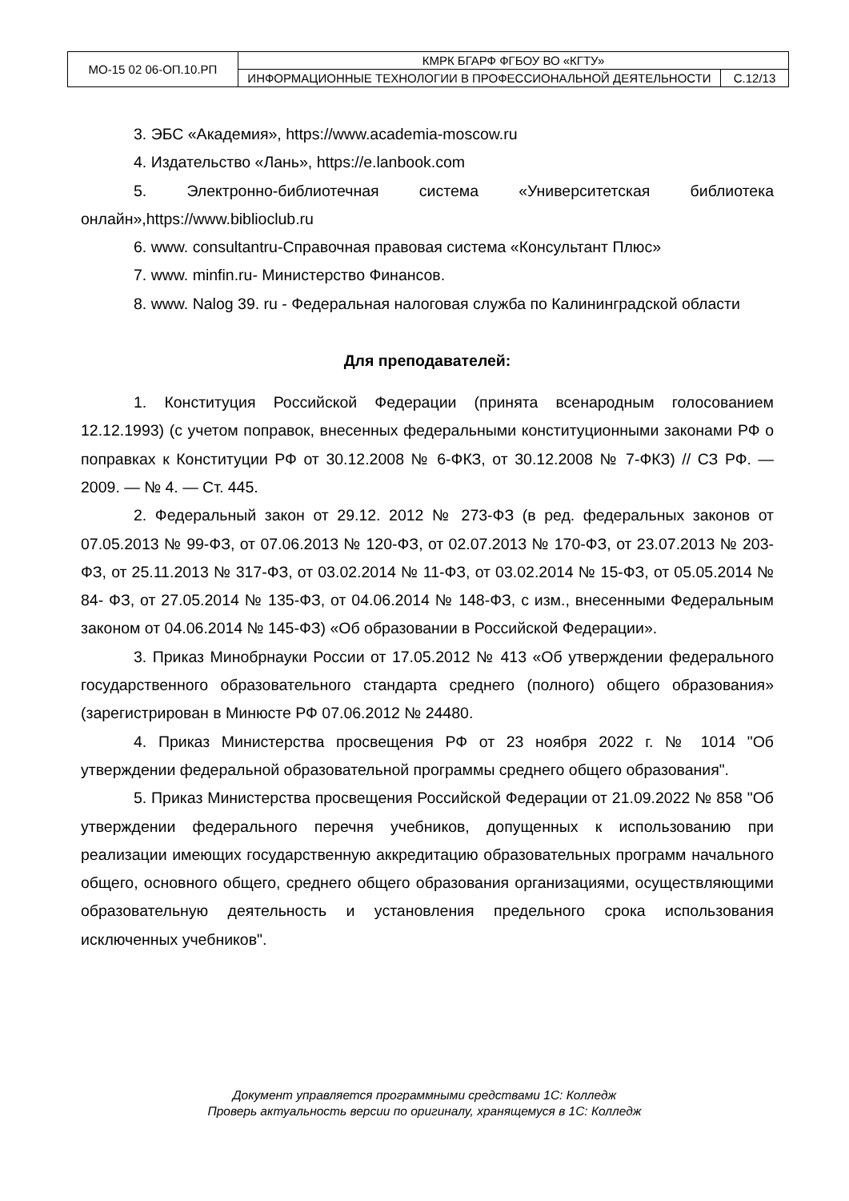| МО-15 02 06-ОП.10.РП | КМРК БГАРФ ФГБОУ ВО «КГТУ» | |
| | ИНФОРМАЦИОННЫЕ ТЕХНОЛОГИИ В ПРОФЕССИОНАЛЬНОЙ ДЕЯТЕЛЬНОСТИ | С.12/13 |
3. ЭБС «Академия», https://www.academia-moscow.ru
4. Издательство «Лань», https://e.lanbook.com
5. Электронно-библиотечная система «Университетская библиотека онлайн»,https://www.biblioclub.ru
6. www. consultantru-Справочная правовая система «Консультант Плюс»
7. www. minfin.ru- Министерство Финансов.
8. www. Nalog 39. ru - Федеральная налоговая служба по Калининградской области
Для преподавателей:
1. Конституция Российской Федерации (принята всенародным голосованием 12.12.1993) (с учетом поправок, внесенных федеральными конституционными законами РФ о поправках к Конституции РФ от 30.12.2008 № 6-ФКЗ, от 30.12.2008 № 7-ФКЗ) // СЗ РФ. — 2009. — № 4. — Ст. 445.
2. Федеральный закон от 29.12. 2012 № 273-ФЗ (в ред. федеральных законов от 07.05.2013 № 99-ФЗ, от 07.06.2013 № 120-ФЗ, от 02.07.2013 № 170-ФЗ, от 23.07.2013 № 203-ФЗ, от 25.11.2013 № 317-ФЗ, от 03.02.2014 № 11-ФЗ, от 03.02.2014 № 15-ФЗ, от 05.05.2014 № 84- ФЗ, от 27.05.2014 № 135-ФЗ, от 04.06.2014 № 148-ФЗ, с изм., внесенными Федеральным законом от 04.06.2014 № 145-ФЗ) «Об образовании в Российской Федерации».
3. Приказ Минобрнауки России от 17.05.2012 № 413 «Об утверждении федерального государственного образовательного стандарта среднего (полного) общего образования» (зарегистрирован в Минюсте РФ 07.06.2012 № 24480.
4. Приказ Министерства просвещения РФ от 23 ноября 2022 г. № 1014 "Об утверждении федеральной образовательной программы среднего общего образования".
5. Приказ Министерства просвещения Российской Федерации от 21.09.2022 № 858 "Об утверждении федерального перечня учебников, допущенных к использованию при реализации имеющих государственную аккредитацию образовательных программ начального общего, основного общего, среднего общего образования организациями, осуществляющими образовательную деятельность и установления предельного срока использования исключенных учебников".
Документ управляется программными средствами 1С: Колледж
Проверь актуальность версии по оригиналу, хранящемуся в 1С: Колледж